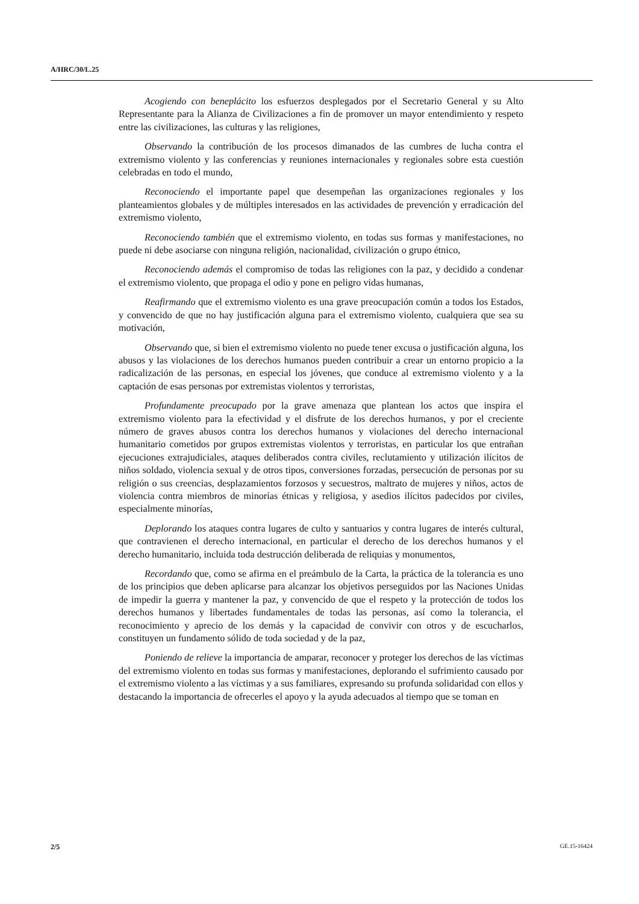A/HRC/30/L.25
Acogiendo con beneplácito los esfuerzos desplegados por el Secretario General y su Alto Representante para la Alianza de Civilizaciones a fin de promover un mayor entendimiento y respeto entre las civilizaciones, las culturas y las religiones,
Observando la contribución de los procesos dimanados de las cumbres de lucha contra el extremismo violento y las conferencias y reuniones internacionales y regionales sobre esta cuestión celebradas en todo el mundo,
Reconociendo el importante papel que desempeñan las organizaciones regionales y los planteamientos globales y de múltiples interesados en las actividades de prevención y erradicación del extremismo violento,
Reconociendo también que el extremismo violento, en todas sus formas y manifestaciones, no puede ni debe asociarse con ninguna religión, nacionalidad, civilización o grupo étnico,
Reconociendo además el compromiso de todas las religiones con la paz, y decidido a condenar el extremismo violento, que propaga el odio y pone en peligro vidas humanas,
Reafirmando que el extremismo violento es una grave preocupación común a todos los Estados, y convencido de que no hay justificación alguna para el extremismo violento, cualquiera que sea su motivación,
Observando que, si bien el extremismo violento no puede tener excusa o justificación alguna, los abusos y las violaciones de los derechos humanos pueden contribuir a crear un entorno propicio a la radicalización de las personas, en especial los jóvenes, que conduce al extremismo violento y a la captación de esas personas por extremistas violentos y terroristas,
Profundamente preocupado por la grave amenaza que plantean los actos que inspira el extremismo violento para la efectividad y el disfrute de los derechos humanos, y por el creciente número de graves abusos contra los derechos humanos y violaciones del derecho internacional humanitario cometidos por grupos extremistas violentos y terroristas, en particular los que entrañan ejecuciones extrajudiciales, ataques deliberados contra civiles, reclutamiento y utilización ilícitos de niños soldado, violencia sexual y de otros tipos, conversiones forzadas, persecución de personas por su religión o sus creencias, desplazamientos forzosos y secuestros, maltrato de mujeres y niños, actos de violencia contra miembros de minorías étnicas y religiosa, y asedios ilícitos padecidos por civiles, especialmente minorías,
Deplorando los ataques contra lugares de culto y santuarios y contra lugares de interés cultural, que contravienen el derecho internacional, en particular el derecho de los derechos humanos y el derecho humanitario, incluida toda destrucción deliberada de reliquias y monumentos,
Recordando que, como se afirma en el preámbulo de la Carta, la práctica de la tolerancia es uno de los principios que deben aplicarse para alcanzar los objetivos perseguidos por las Naciones Unidas de impedir la guerra y mantener la paz, y convencido de que el respeto y la protección de todos los derechos humanos y libertades fundamentales de todas las personas, así como la tolerancia, el reconocimiento y aprecio de los demás y la capacidad de convivir con otros y de escucharlos, constituyen un fundamento sólido de toda sociedad y de la paz,
Poniendo de relieve la importancia de amparar, reconocer y proteger los derechos de las víctimas del extremismo violento en todas sus formas y manifestaciones, deplorando el sufrimiento causado por el extremismo violento a las víctimas y a sus familiares, expresando su profunda solidaridad con ellos y destacando la importancia de ofrecerles el apoyo y la ayuda adecuados al tiempo que se toman en
2/5 GE.15-16424